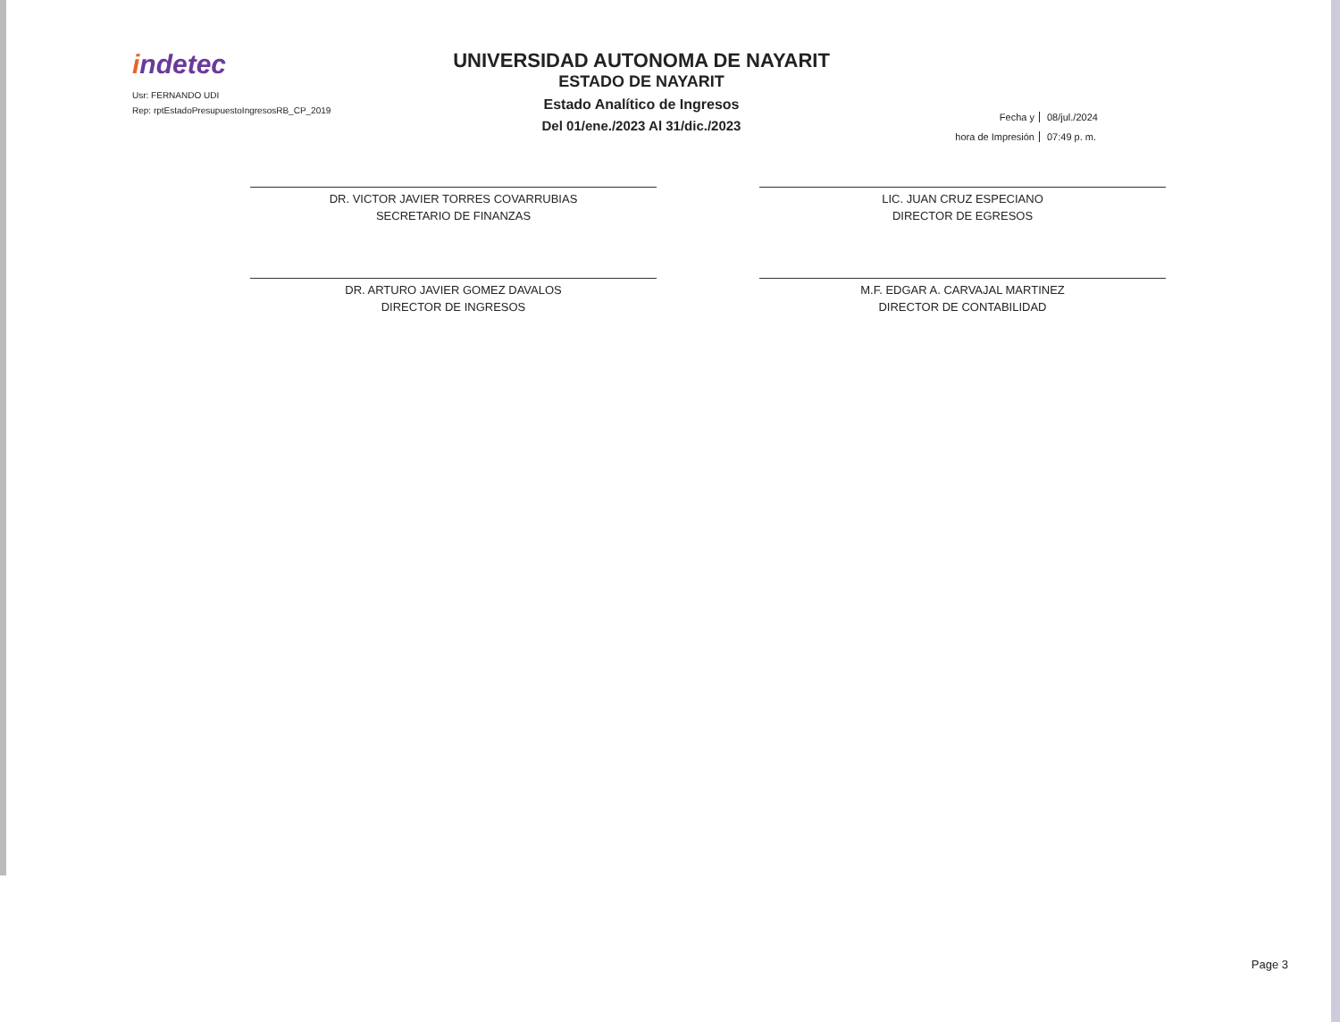indetec
Usr: FERNANDO UDI
Rep: rptEstadoPresupuestoIngresosRB_CP_2019
UNIVERSIDAD AUTONOMA DE NAYARIT
ESTADO DE NAYARIT
Estado Analítico de Ingresos
Del 01/ene./2023 Al 31/dic./2023
Fecha y 08/jul./2024
hora de Impresión 07:49 p. m.
DR. VICTOR JAVIER TORRES COVARRUBIAS
SECRETARIO DE FINANZAS
DR. ARTURO JAVIER GOMEZ DAVALOS
DIRECTOR DE INGRESOS
LIC. JUAN CRUZ ESPECIANO
DIRECTOR DE EGRESOS
M.F. EDGAR A. CARVAJAL MARTINEZ
DIRECTOR DE CONTABILIDAD
Page 3